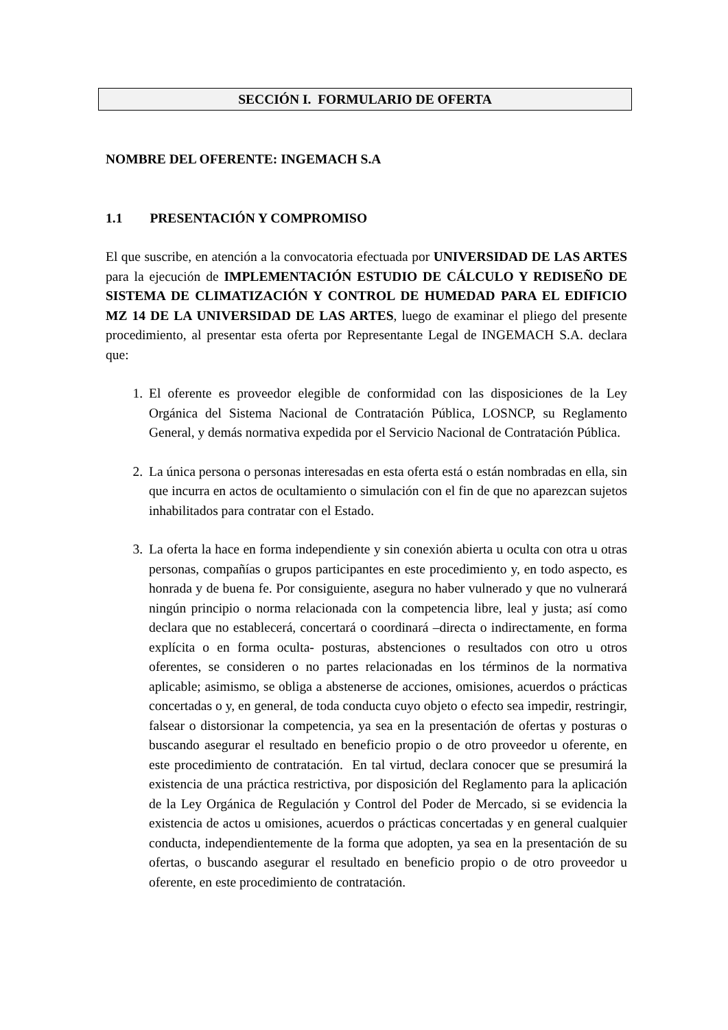SECCIÓN I. FORMULARIO DE OFERTA
NOMBRE DEL OFERENTE: INGEMACH S.A
1.1 PRESENTACIÓN Y COMPROMISO
El que suscribe, en atención a la convocatoria efectuada por UNIVERSIDAD DE LAS ARTES para la ejecución de IMPLEMENTACIÓN ESTUDIO DE CÁLCULO Y REDISEÑO DE SISTEMA DE CLIMATIZACIÓN Y CONTROL DE HUMEDAD PARA EL EDIFICIO MZ 14 DE LA UNIVERSIDAD DE LAS ARTES, luego de examinar el pliego del presente procedimiento, al presentar esta oferta por Representante Legal de INGEMACH S.A. declara que:
1. El oferente es proveedor elegible de conformidad con las disposiciones de la Ley Orgánica del Sistema Nacional de Contratación Pública, LOSNCP, su Reglamento General, y demás normativa expedida por el Servicio Nacional de Contratación Pública.
2. La única persona o personas interesadas en esta oferta está o están nombradas en ella, sin que incurra en actos de ocultamiento o simulación con el fin de que no aparezcan sujetos inhabilitados para contratar con el Estado.
3. La oferta la hace en forma independiente y sin conexión abierta u oculta con otra u otras personas, compañías o grupos participantes en este procedimiento y, en todo aspecto, es honrada y de buena fe. Por consiguiente, asegura no haber vulnerado y que no vulnerará ningún principio o norma relacionada con la competencia libre, leal y justa; así como declara que no establecerá, concertará o coordinará –directa o indirectamente, en forma explícita o en forma oculta- posturas, abstenciones o resultados con otro u otros oferentes, se consideren o no partes relacionadas en los términos de la normativa aplicable; asimismo, se obliga a abstenerse de acciones, omisiones, acuerdos o prácticas concertadas o y, en general, de toda conducta cuyo objeto o efecto sea impedir, restringir, falsear o distorsionar la competencia, ya sea en la presentación de ofertas y posturas o buscando asegurar el resultado en beneficio propio o de otro proveedor u oferente, en este procedimiento de contratación. En tal virtud, declara conocer que se presumirá la existencia de una práctica restrictiva, por disposición del Reglamento para la aplicación de la Ley Orgánica de Regulación y Control del Poder de Mercado, si se evidencia la existencia de actos u omisiones, acuerdos o prácticas concertadas y en general cualquier conducta, independientemente de la forma que adopten, ya sea en la presentación de su ofertas, o buscando asegurar el resultado en beneficio propio o de otro proveedor u oferente, en este procedimiento de contratación.